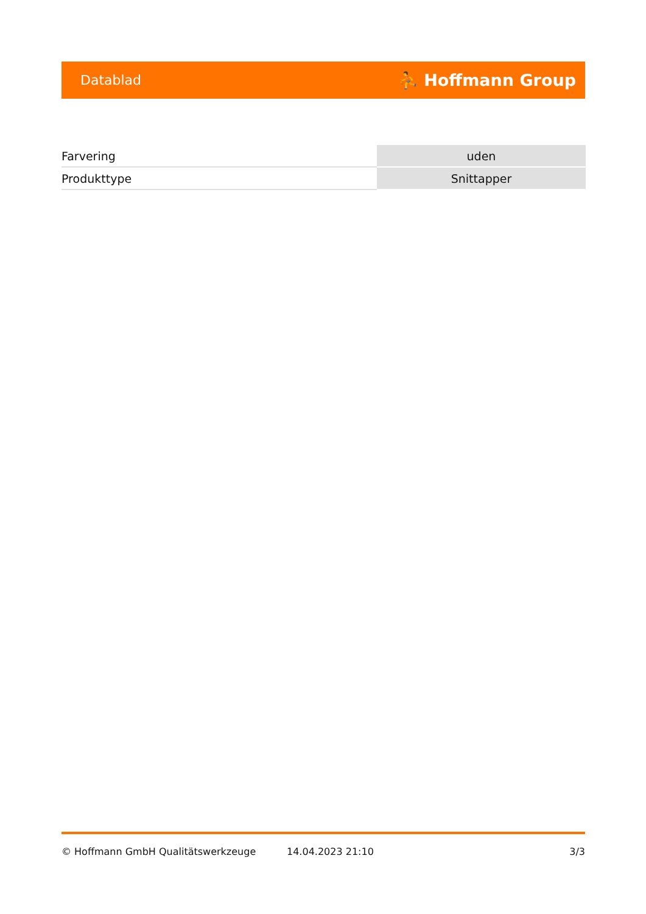Datablad ⛹ Hoffmann Group
| Farvering | uden |
| Produkttype | Snittapper |
© Hoffmann GmbH Qualitätswerkzeuge 14.04.2023 21:10 3/3